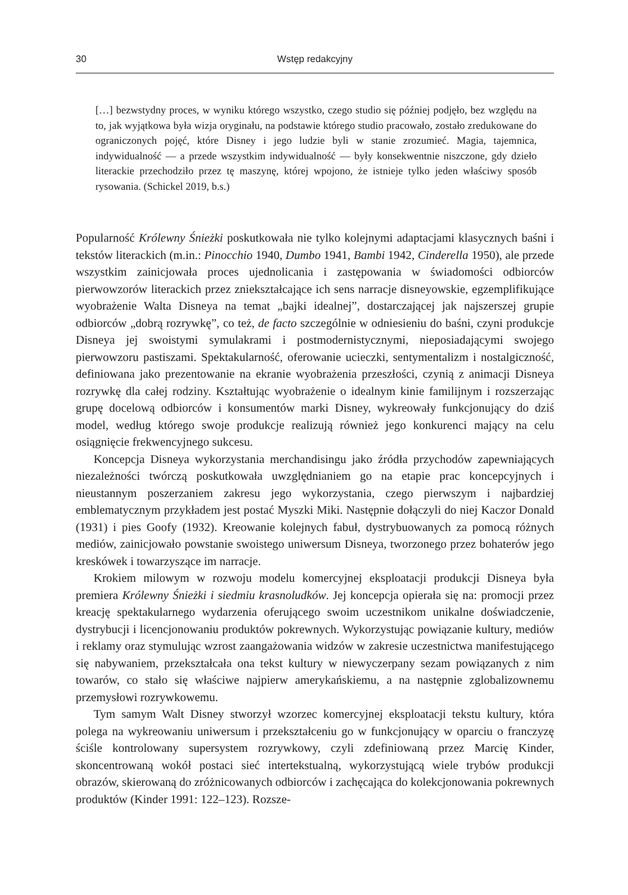30 Wstęp redakcyjny
[…] bezwstydny proces, w wyniku którego wszystko, czego studio się później podjęło, bez względu na to, jak wyjątkowa była wizja oryginału, na podstawie którego studio pracowało, zostało zredukowane do ograniczonych pojęć, które Disney i jego ludzie byli w stanie zrozumieć. Magia, tajemnica, indywidualność — a przede wszystkim indywidualność — były konsekwentnie niszczone, gdy dzieło literackie przechodziło przez tę maszynę, której wpojono, że istnieje tylko jeden właściwy sposób rysowania. (Schickel 2019, b.s.)
Popularność Królewny Śnieżki poskutkowała nie tylko kolejnymi adaptacjami klasycznych baśni i tekstów literackich (m.in.: Pinocchio 1940, Dumbo 1941, Bambi 1942, Cinderella 1950), ale przede wszystkim zainicjowała proces ujednolicania i zastępowania w świadomości odbiorców pierwowzorów literackich przez zniekształcające ich sens narracje disneyowskie, egzemplifikujące wyobrażenie Walta Disneya na temat „bajki idealnej”, dostarczającej jak najszerszej grupie odbiorców „dobrą rozrywkę”, co też, de facto szczególnie w odniesieniu do baśni, czyni produkcje Disneya jej swoistymi symulakrami i postmodernistycznymi, nieposiadającymi swojego pierwowzoru pastiszami. Spektakularność, oferowanie ucieczki, sentymentalizm i nostalgiczność, definiowana jako prezentowanie na ekranie wyobrażenia przeszłości, czynią z animacji Disneya rozrywkę dla całej rodziny. Kształtując wyobrażenie o idealnym kinie familijnym i rozszerzając grupę docelową odbiorców i konsumentów marki Disney, wykreowały funkcjonujący do dziś model, według którego swoje produkcje realizują również jego konkurenci mający na celu osiągnięcie frekwencyjnego sukcesu.
Koncepcja Disneya wykorzystania merchandisingu jako źródła przychodów zapewniających niezależności twórczą poskutkowała uwzględnianiem go na etapie prac koncepcyjnych i nieustannym poszerzaniem zakresu jego wykorzystania, czego pierwszym i najbardziej emblematycznym przykładem jest postać Myszki Miki. Następnie dołączyli do niej Kaczor Donald (1931) i pies Goofy (1932). Kreowanie kolejnych fabuł, dystrybuowanych za pomocą różnych mediów, zainicjowało powstanie swoistego uniwersum Disneya, tworzonego przez bohaterów jego kreskówek i towarzyszące im narracje.
Krokiem milowym w rozwoju modelu komercyjnej eksploatacji produkcji Disneya była premiera Królewny Śnieżki i siedmiu krasnoludków. Jej koncepcja opierała się na: promocji przez kreację spektakularnego wydarzenia oferującego swoim uczestnikom unikalne doświadczenie, dystrybucji i licencjonowaniu produktów pokrewnych. Wykorzystując powiązanie kultury, mediów i reklamy oraz stymulując wzrost zaangażowania widzów w zakresie uczestnictwa manifestującego się nabywaniem, przekształcała ona tekst kultury w niewyczerpany sezam powiązanych z nim towarów, co stało się właściwe najpierw amerykańskiemu, a na następnie zglobalizownemu przemysłowi rozrywkowemu.
Tym samym Walt Disney stworzył wzorzec komercyjnej eksploatacji tekstu kultury, która polega na wykreowaniu uniwersum i przekształceniu go w funkcjonujący w oparciu o franczyzę ściśle kontrolowany supersystem rozrywkowy, czyli zdefiniowaną przez Marcię Kinder, skoncentrowaną wokół postaci sieć intertekstualną, wykorzystującą wiele trybów produkcji obrazów, skierowaną do zróżnicowanych odbiorców i zachęcająca do kolekcjonowania pokrewnych produktów (Kinder 1991: 122–123). Rozsze-